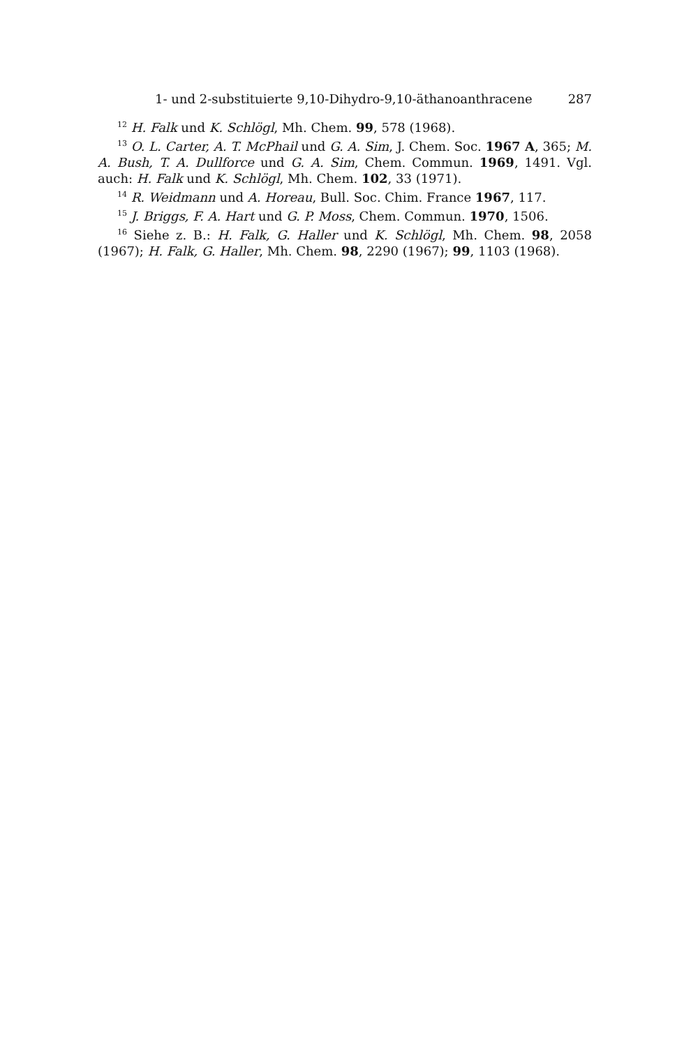1- und 2-substituierte 9,10-Dihydro-9,10-äthanoanthracene 287
<sup>12</sup> H. Falk und K. Schlögl, Mh. Chem. 99, 578 (1968).
<sup>13</sup> O. L. Carter, A. T. McPhail und G. A. Sim, J. Chem. Soc. 1967 A, 365; M. A. Bush, T. A. Dullforce und G. A. Sim, Chem. Commun. 1969, 1491. Vgl. auch: H. Falk und K. Schlögl, Mh. Chem. 102, 33 (1971).
<sup>14</sup> R. Weidmann und A. Horeau, Bull. Soc. Chim. France 1967, 117.
<sup>15</sup> J. Briggs, F. A. Hart und G. P. Moss, Chem. Commun. 1970, 1506.
<sup>16</sup> Siehe z. B.: H. Falk, G. Haller und K. Schlögl, Mh. Chem. 98, 2058 (1967); H. Falk, G. Haller, Mh. Chem. 98, 2290 (1967); 99, 1103 (1968).